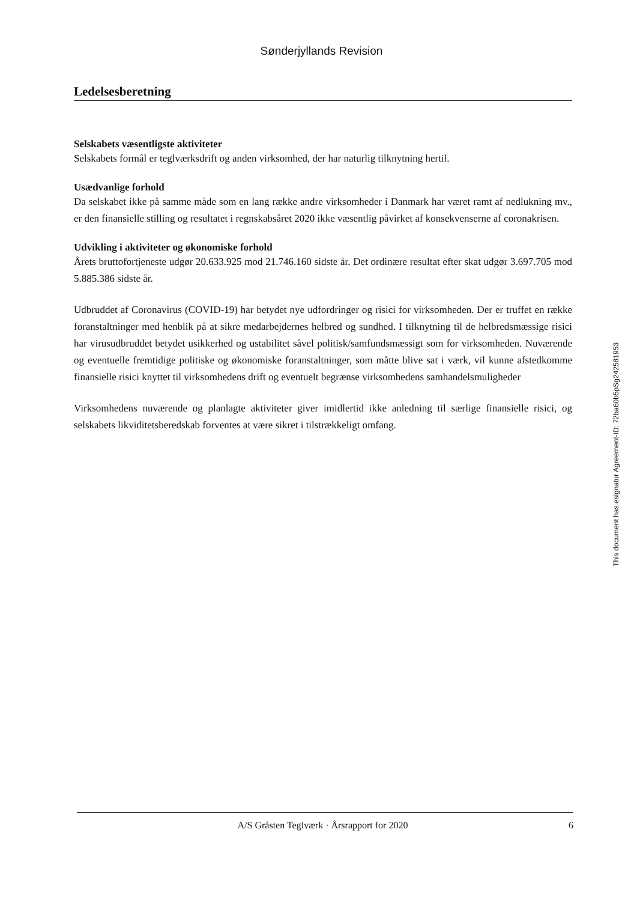Sønderjyllands Revision
Ledelsesberetning
Selskabets væsentligste aktiviteter
Selskabets formål er teglværksdrift og anden virksomhed, der har naturlig tilknytning hertil.
Usædvanlige forhold
Da selskabet ikke på samme måde som en lang række andre virksomheder i Danmark har været ramt af nedlukning mv., er den finansielle stilling og resultatet i regnskabsåret 2020 ikke væsentlig påvirket af konsekvenserne af coronakrisen.
Udvikling i aktiviteter og økonomiske forhold
Årets bruttofortjeneste udgør 20.633.925 mod 21.746.160 sidste år. Det ordinære resultat efter skat udgør 3.697.705 mod 5.885.386 sidste år.
Udbruddet af Coronavirus (COVID-19) har betydet nye udfordringer og risici for virksomheden. Der er truffet en række foranstaltninger med henblik på at sikre medarbejdernes helbred og sundhed. I tilknytning til de helbredsmæssige risici har virusudbruddet betydet usikkerhed og ustabilitet såvel politisk/samfundsmæssigt som for virksomheden. Nuværende og eventuelle fremtidige politiske og økonomiske foranstaltninger, som måtte blive sat i værk, vil kunne afstedkomme finansielle risici knyttet til virksomhedens drift og eventuelt begrænse virksomhedens samhandelsmuligheder
Virksomhedens nuværende og planlagte aktiviteter giver imidlertid ikke anledning til særlige finansielle risici, og selskabets likviditetsberedskab forventes at være sikret i tilstrækkeligt omfang.
This document has esignatur Agreement-ID: 72ba60b5pSg242581953
A/S Gråsten Teglværk · Årsrapport for 2020 6